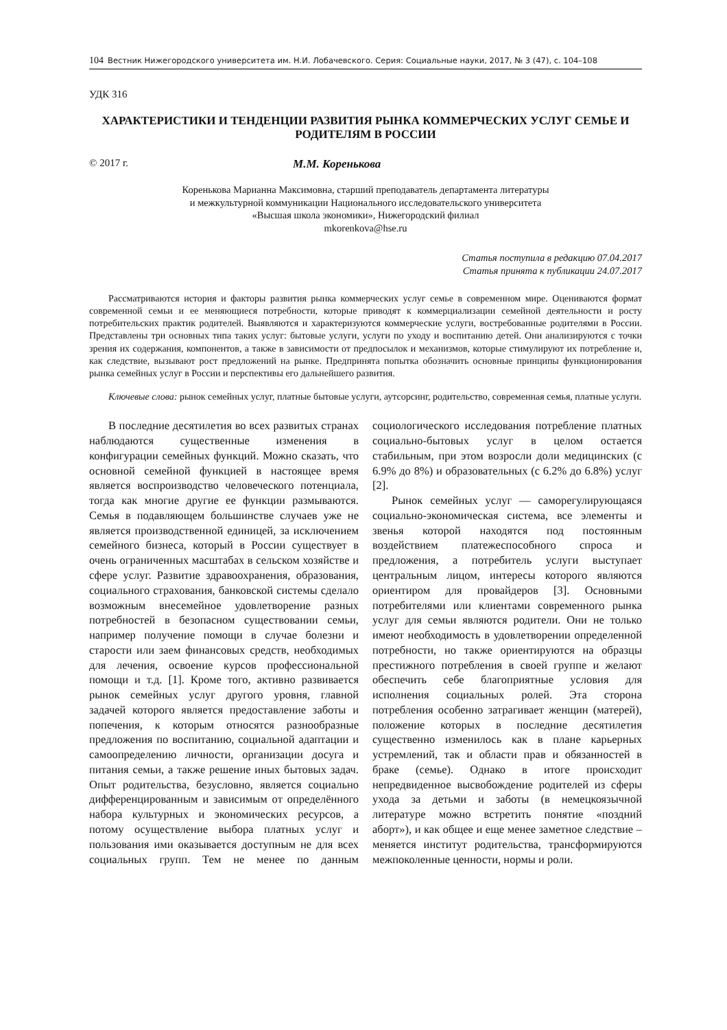104 Вестник Нижегородского университета им. Н.И. Лобачевского. Серия: Социальные науки, 2017, № 3 (47), с. 104–108
УДК 316
ХАРАКТЕРИСТИКИ И ТЕНДЕНЦИИ РАЗВИТИЯ РЫНКА КОММЕРЧЕСКИХ УСЛУГ СЕМЬЕ И РОДИТЕЛЯМ В РОССИИ
© 2017 г. М.М. Коренькова
Коренькова Марианна Максимовна, старший преподаватель департамента литературы
и межкультурной коммуникации Национального исследовательского университета
«Высшая школа экономики», Нижегородский филиал
mkorenkova@hse.ru
Статья поступила в редакцию 07.04.2017
Статья принята к публикации 24.07.2017
Рассматриваются история и факторы развития рынка коммерческих услуг семье в современном мире. Оцениваются формат современной семьи и ее меняющиеся потребности, которые приводят к коммерциализации семейной деятельности и росту потребительских практик родителей. Выявляются и характеризуются коммерческие услуги, востребованные родителями в России. Представлены три основных типа таких услуг: бытовые услуги, услуги по уходу и воспитанию детей. Они анализируются с точки зрения их содержания, компонентов, а также в зависимости от предпосылок и механизмов, которые стимулируют их потребление и, как следствие, вызывают рост предложений на рынке. Предпринята попытка обозначить основные принципы функционирования рынка семейных услуг в России и перспективы его дальнейшего развития.
Ключевые слова: рынок семейных услуг, платные бытовые услуги, аутсорсинг, родительство, современная семья, платные услуги.
В последние десятилетия во всех развитых странах наблюдаются существенные изменения в конфигурации семейных функций. Можно сказать, что основной семейной функцией в настоящее время является воспроизводство человеческого потенциала, тогда как многие другие ее функции размываются. Семья в подавляющем большинстве случаев уже не является производственной единицей, за исключением семейного бизнеса, который в России существует в очень ограниченных масштабах в сельском хозяйстве и сфере услуг. Развитие здравоохранения, образования, социального страхования, банковской системы сделало возможным внесемейное удовлетворение разных потребностей в безопасном существовании семьи, например получение помощи в случае болезни и старости или заем финансовых средств, необходимых для лечения, освоение курсов профессиональной помощи и т.д. [1]. Кроме того, активно развивается рынок семейных услуг другого уровня, главной задачей которого является предоставление заботы и попечения, к которым относятся разнообразные предложения по воспитанию, социальной адаптации и самоопределению личности, организации досуга и питания семьи, а также решение иных бытовых задач. Опыт родительства, безусловно, является социально дифференцированным и зависимым от определённого набора культурных и экономических ресурсов, а потому осуществление выбора платных услуг и пользования ими оказывается доступным не для всех социальных групп. Тем не менее по данным социологического исследования потребление платных социально-бытовых услуг в целом остается стабильным, при этом возросли доли медицинских (с 6.9% до 8%) и образовательных (с 6.2% до 6.8%) услуг [2].
Рынок семейных услуг — саморегулирующаяся социально-экономическая система, все элементы и звенья которой находятся под постоянным воздействием платежеспособного спроса и предложения, а потребитель услуги выступает центральным лицом, интересы которого являются ориентиром для провайдеров [3]. Основными потребителями или клиентами современного рынка услуг для семьи являются родители. Они не только имеют необходимость в удовлетворении определенной потребности, но также ориентируются на образцы престижного потребления в своей группе и желают обеспечить себе благоприятные условия для исполнения социальных ролей. Эта сторона потребления особенно затрагивает женщин (матерей), положение которых в последние десятилетия существенно изменилось как в плане карьерных устремлений, так и области прав и обязанностей в браке (семье). Однако в итоге происходит непредвиденное высвобождение родителей из сферы ухода за детьми и заботы (в немецкоязычной литературе можно встретить понятие «поздний аборт»), и как общее и еще менее заметное следствие – меняется институт родительства, трансформируются межпоколенные ценности, нормы и роли.